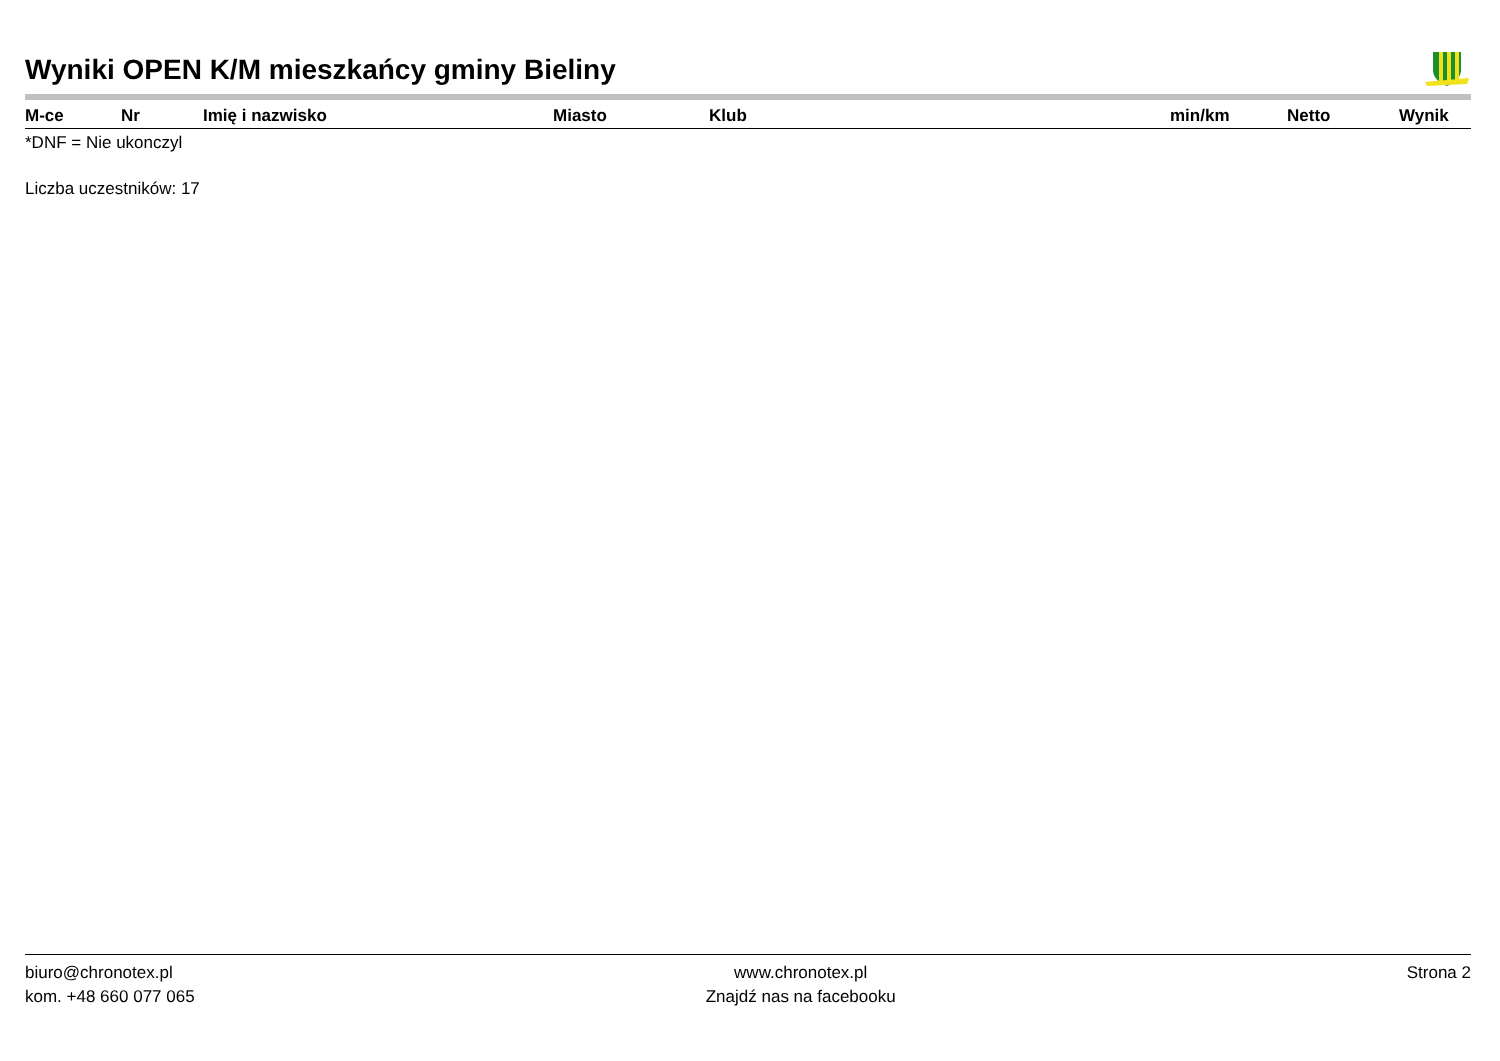Wyniki OPEN K/M mieszkańcy gminy Bieliny
| M-ce | Nr | Imię i nazwisko | Miasto | Klub | min/km | Netto | Wynik |
| --- | --- | --- | --- | --- | --- | --- | --- |
*DNF = Nie ukonczyl
Liczba uczestników: 17
biuro@chronotex.pl
kom. +48 660 077 065
www.chronotex.pl
Znajdź nas na facebooku
Strona 2